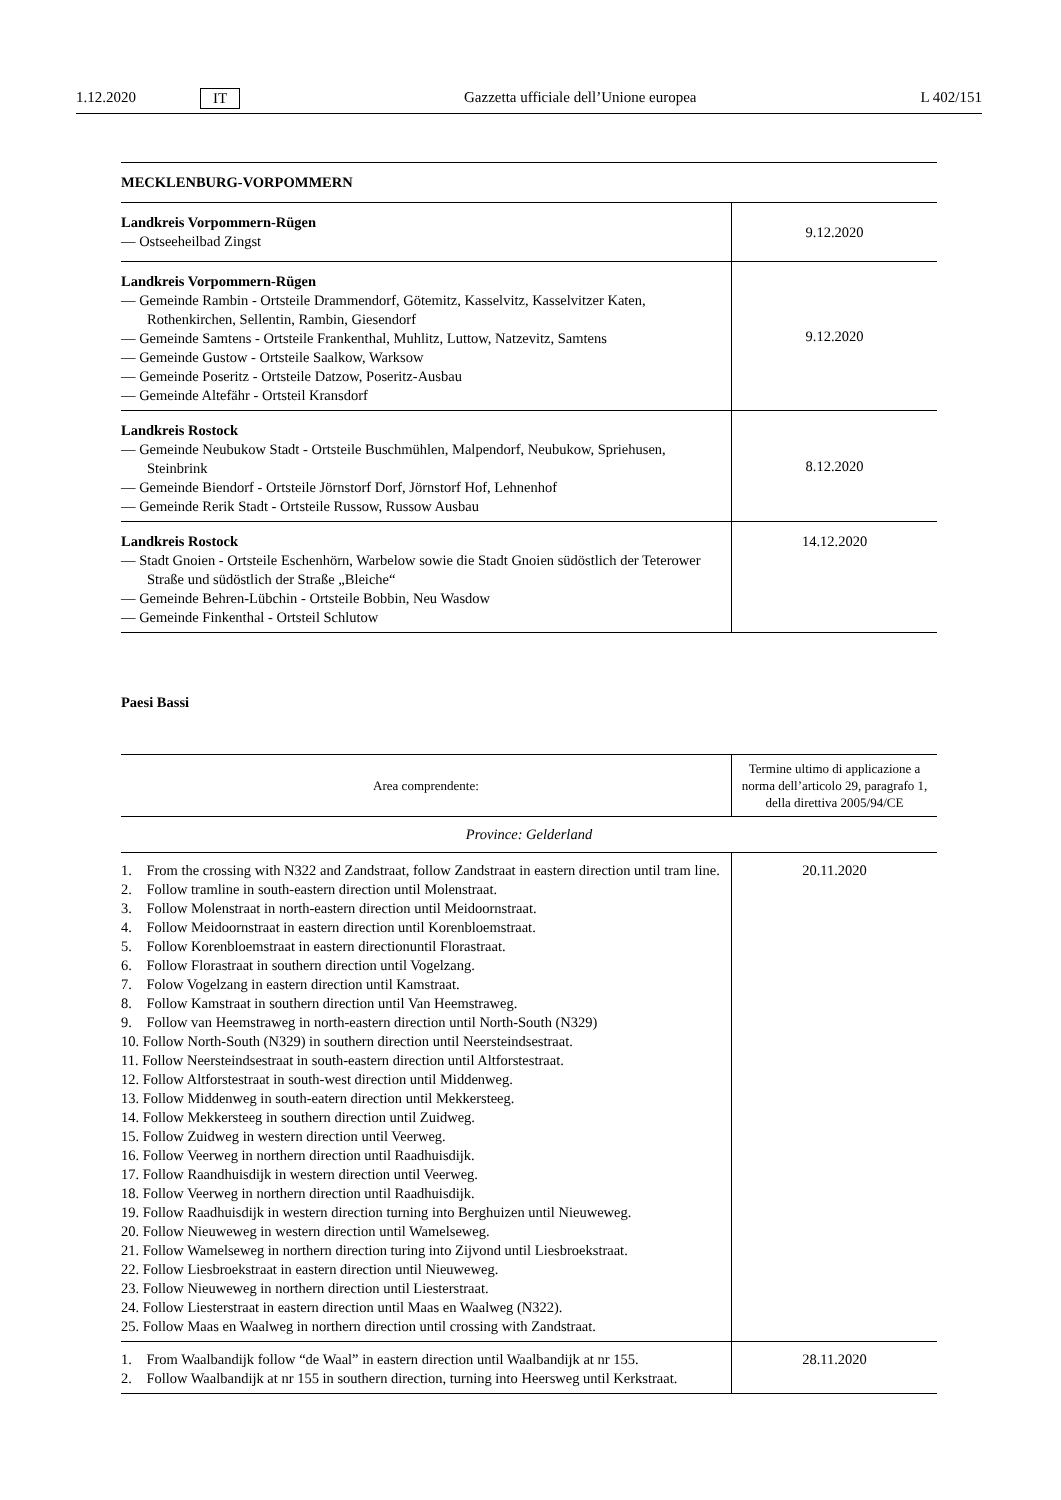1.12.2020 IT Gazzetta ufficiale dell’Unione europea L 402/151
| MECKLENBURG-VORPOMMERN | |
| Landkreis Vorpommern-Rügen — Ostseeheilbad Zingst | 9.12.2020 |
| Landkreis Vorpommern-Rügen — Gemeinde Rambin - Ortsteile Drammendorf, Götemitz, Kasselvitz, Kasselvitzer Katen, Rothenkirchen, Sellentin, Rambin, Giesendorf — Gemeinde Samtens - Ortsteile Frankenthal, Muhlitz, Luttow, Natzevitz, Samtens — Gemeinde Gustow - Ortsteile Saalkow, Warksow — Gemeinde Poseritz - Ortsteile Datzow, Poseritz-Ausbau — Gemeinde Altefähr - Ortsteil Kransdorf | 9.12.2020 |
| Landkreis Rostock — Gemeinde Neubukow Stadt - Ortsteile Buschmühlen, Malpendorf, Neubukow, Spriehusen, Steinbrink — Gemeinde Biendorf - Ortsteile Jörnstorf Dorf, Jörnstorf Hof, Lehnenhof — Gemeinde Rerik Stadt - Ortsteile Russow, Russow Ausbau | 8.12.2020 |
| Landkreis Rostock — Stadt Gnoien - Ortsteile Eschenhörn, Warbelow sowie die Stadt Gnoien südöstlich der Teterower Straße und südöstlich der Straße „Bleiche“ — Gemeinde Behren-Lübchin - Ortsteile Bobbin, Neu Wasdow — Gemeinde Finkenthal - Ortsteil Schlutow | 14.12.2020 |
Paesi Bassi
| Area comprendente: | Termine ultimo di applicazione a norma dell’articolo 29, paragrafo 1, della direttiva 2005/94/CE |
| --- | --- |
| Province: Gelderland | |
| 1. From the crossing with N322 and Zandstraat, follow Zandstraat in eastern direction until tram line. 2. Follow tramline in south-eastern direction until Molenstraat. 3. Follow Molenstraat in north-eastern direction until Meidoornstraat. 4. Follow Meidoornstraat in eastern direction until Korenbloemstraat. 5. Follow Korenbloemstraat in eastern directionuntil Florastraat. 6. Follow Florastraat in southern direction until Vogelzang. 7. Folow Vogelzang in eastern direction until Kamstraat. 8. Follow Kamstraat in southern direction until Van Heemstraweg. 9. Follow van Heemstraweg in north-eastern direction until North-South (N329) 10. Follow North-South (N329) in southern direction until Neersteindsestraat. 11. Follow Neersteindsestraat in south-eastern direction until Altforstestraat. 12. Follow Altforstestraat in south-west direction until Middenweg. 13. Follow Middenweg in south-eatern direction until Mekkersteeg. 14. Follow Mekkersteeg in southern direction until Zuidweg. 15. Follow Zuidweg in western direction until Veerweg. 16. Follow Veerweg in northern direction until Raadhuisdijk. 17. Follow Raandhuisdijk in western direction until Veerweg. 18. Follow Veerweg in northern direction until Raadhuisdijk. 19. Follow Raadhuisdijk in western direction turning into Berghuizen until Nieuweweg. 20. Follow Nieuweweg in western direction until Wamelseweg. 21. Follow Wamelseweg in northern direction turing into Zijvond until Liesbroekstraat. 22. Follow Liesbroekstraat in eastern direction until Nieuweweg. 23. Follow Nieuweweg in northern direction until Liesterstraat. 24. Follow Liesterstraat in eastern direction until Maas en Waalweg (N322). 25. Follow Maas en Waalweg in northern direction until crossing with Zandstraat. | 20.11.2020 |
| 1. From Waalbandijk follow “de Waal” in eastern direction until Waalbandijk at nr 155. 2. Follow Waalbandijk at nr 155 in southern direction, turning into Heersweg until Kerkstraat. | 28.11.2020 |